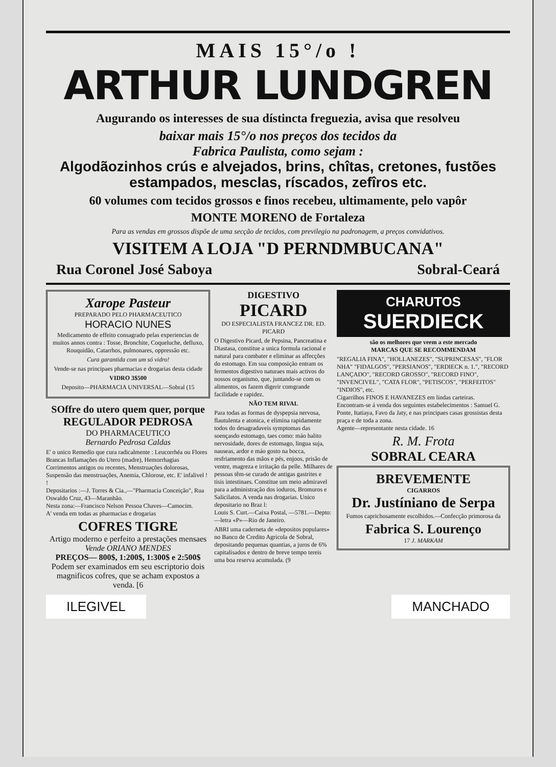MAIS 15°/o !
ARTHUR LUNDGREN
Augurando os interesses de sua dístincta freguezia, avisa que resolveu
baixar mais 15°/o nos preços dos tecidos da
Fabrica Paulista, como sejam :
Algodãozinhos crús e alvejados, brins, chîtas, cretones, fustões estampados, mesclas, ríscados, zefîros etc.
60 volumes com tecidos grossos e finos recebeu, ultimamente, pelo vapôr
MONTE MORENO de Fortaleza
Para as vendas em grossos dispõe de uma secção de tecidos, com previlegio na padronagem, a preços convidativos.
VISITEM A LOJA "D PERNDMBUCANA"
Rua Coronel José Saboya Sobral-Ceará
Xarope Pasteur
PREPARADO PELO PHARMACEUTICO
HORACIO NUNES
Medicamento de effeito consagrado pelas experiencias de muitos annos contra : Tosse, Bronchite, Coqueluche, defluxo, Rouquidão, Catarrhos, pulmonares, oppressão etc.
Cura garantida com um só vidro!
Vende-se nas principaes pharmacias e drogarias desta cidade
VIDRO 3$500
Deposito—PHARMACIA UNIVERSAL—Sobral (15
SOffre do utero quem quer, porque
REGULADOR PEDROSA
DO PHARMACEUTICO
Bernardo Pedrosa Caldas
E' o unico Remedio que cura radicalmente : Leucorrhéa ou Flores Brancas Inflamações do Utero (madre), Hemorrhagias Corrimentos antigos ou recentes, Menstruações dolorosas, Suspensão das menstruações, Anemia, Chlorose, etc. E' infalivel ! !
Depositarios :—J. Torres & Cia.,—"Pharmacia Conceição", Rua Oswaldo Cruz, 43—Maranhão.
Nesta zona:—Francisco Nelson Pessoa Chaves—Camocim.
A' venda em todas as pharmacias e drogarias
COFRES TIGRE
Artigo moderno e perfeito a prestações mensaes
Vende ORIANO MENDES
PREÇOS— 800$, 1:200$, 1:300$ e 2:500$
Podem ser examinados em seu escriptorio dois magnificos cofres, que se acham expostos a venda. [6
DIGESTIVO
PICARD
DO ESPECIALISTA FRANCEZ DR. ED. PICARD
O Digestivo Picard, de Pepsina, Pancreatina e Diastasa, constitue a unica formula racional e natural para combater e eliminar as affecções do estomago. Em sua composição entram os fermentos digestivo naturaes mais activos do nossos organismo, que, juntando-se com os alimentos, os fazem digerir comgrande facilidade e rapidez.
NÃO TEM RIVAL
Para todas as formas de dyspepsia nervosa, flautulenta e atonica, e elimina rapidamente todos do desagradaveis symptomas das soençasdo estomago, taes como: máo halito nervosidade, dores de estomago, lingua suja, nauseas, ardor e máo gosto na bocca, resfriamento das mãos e pés, enjoos, prisão de ventre, magreza e irritação da pelle. Milhares de pessoas têm-se curado de antigas gastrites e tisis intestinaes. Constitue um meio admiravel para a administração dos ioduros, Bromuros e Salicilatos. A venda nas drogarias. Unico depositario no Braz l:
Louis S. Curt.—Caixa Postal, —5781.—Depto:—letra «P»—Rio de Janeiro.
ABRI uma caderneta de «depositos populares» no Banco de Credito Agricola de Sobral, depositando pequenas quantias, a juros de 6% capitalisados e dentro de breve tempo tereis uma boa reserva acumulada. (9
CHARUTOS
SUERDIECK
são os melhores que veem a este mercado
MARCAS QUE SE RECOMMENDAM
"REGALIA FINA", "HOLLANEZES", "SUPRINCESAS", "FLOR NHA" "FIDALGOS", "PERSIANOS", "ERDIECK n. 1.", "RECORD LANÇADO", "RECORD GROSSO", "RECORD FINO", "INVENCIVEL", "CATA FLOR", "PETISCOS", "PERFEITOS" "INDIOS", etc.
Cigarrilhos FINOS E HAVANEZES em lindas carteiras.
Encontram-se á venda dos seguintes estabelecimentos : Samuel G. Ponte, Itatiaya, Favo da Jaty, e nas principaes casas grossistas desta praça e de toda a zona.
Agente—representante nesta cidade. 16
R. M. Frota
SOBRAL CEARA
BREVEMENTE
CIGARROS
Dr. Justíniano de Serpa
Fumos caprichosamente escolhidos.—Confecção primorosa da
Fabrica S. Lourenço
17 J. MARKAM
ILEGIVEL MANCHADO